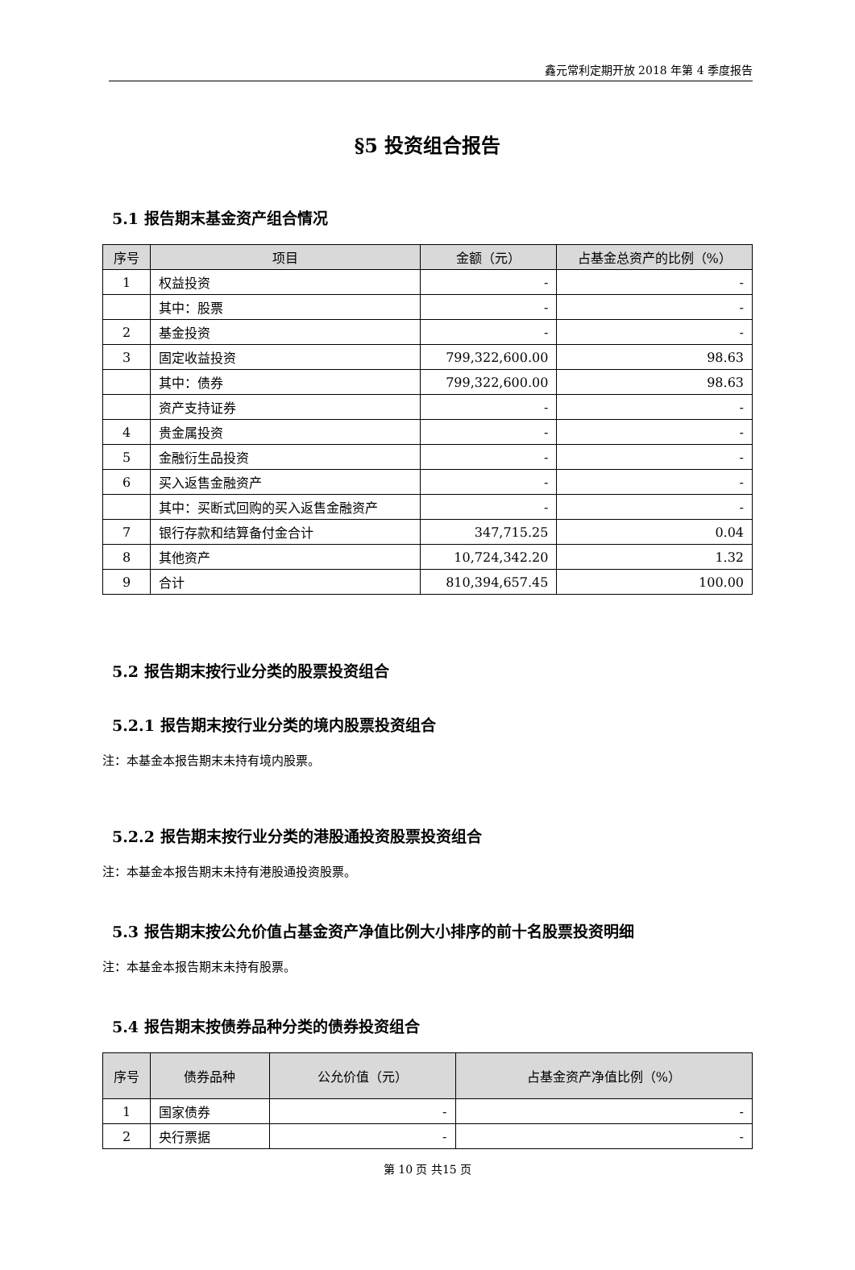鑫元常利定期开放 2018 年第 4 季度报告
§5 投资组合报告
5.1 报告期末基金资产组合情况
| 序号 | 项目 | 金额（元） | 占基金总资产的比例（%） |
| --- | --- | --- | --- |
| 1 | 权益投资 | - | - |
| | 其中：股票 | - | - |
| 2 | 基金投资 | - | - |
| 3 | 固定收益投资 | 799,322,600.00 | 98.63 |
| | 其中：债券 | 799,322,600.00 | 98.63 |
| | 资产支持证券 | - | - |
| 4 | 贵金属投资 | - | - |
| 5 | 金融衍生品投资 | - | - |
| 6 | 买入返售金融资产 | - | - |
| | 其中：买断式回购的买入返售金融资产 | - | - |
| 7 | 银行存款和结算备付金合计 | 347,715.25 | 0.04 |
| 8 | 其他资产 | 10,724,342.20 | 1.32 |
| 9 | 合计 | 810,394,657.45 | 100.00 |
5.2 报告期末按行业分类的股票投资组合
5.2.1 报告期末按行业分类的境内股票投资组合
注：本基金本报告期末未持有境内股票。
5.2.2 报告期末按行业分类的港股通投资股票投资组合
注：本基金本报告期末未持有港股通投资股票。
5.3 报告期末按公允价值占基金资产净值比例大小排序的前十名股票投资明细
注：本基金本报告期末未持有股票。
5.4 报告期末按债券品种分类的债券投资组合
| 序号 | 债券品种 | 公允价值（元） | 占基金资产净值比例（%） |
| --- | --- | --- | --- |
| 1 | 国家债券 | - | - |
| 2 | 央行票据 | - | - |
第 10 页 共15 页